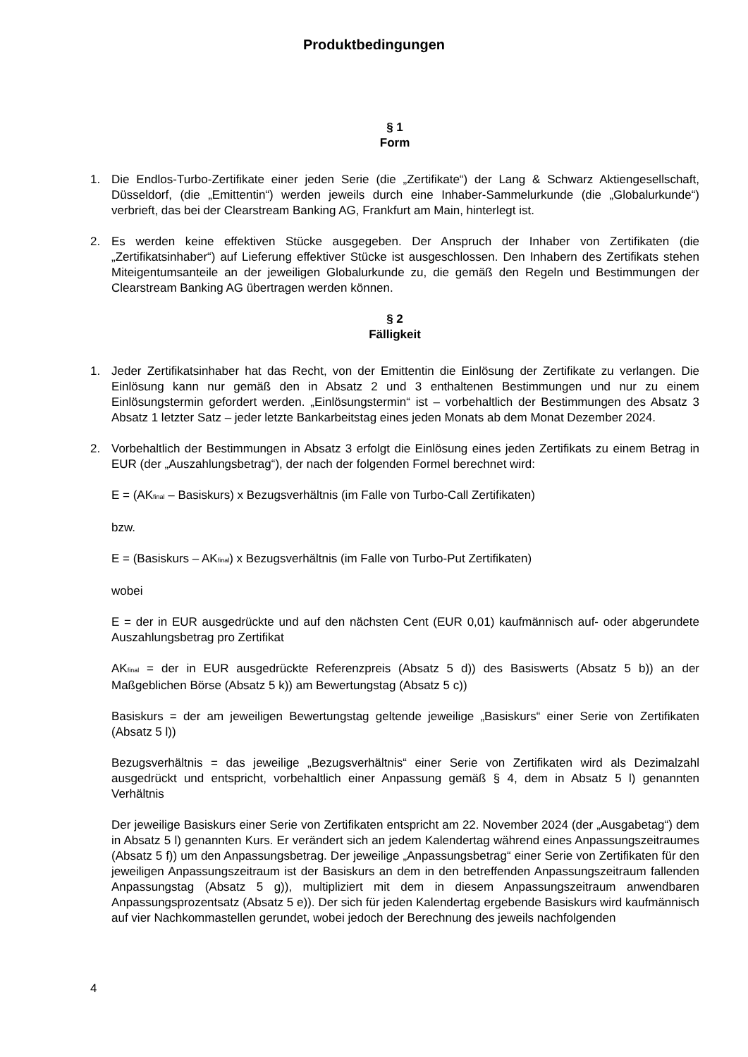Produktbedingungen
§ 1
Form
1. Die Endlos-Turbo-Zertifikate einer jeden Serie (die „Zertifikate“) der Lang & Schwarz Aktiengesellschaft, Düsseldorf, (die „Emittentin“) werden jeweils durch eine Inhaber-Sammelurkunde (die „Globalurkunde“) verbrieft, das bei der Clearstream Banking AG, Frankfurt am Main, hinterlegt ist.
2. Es werden keine effektiven Stücke ausgegeben. Der Anspruch der Inhaber von Zertifikaten (die „Zertifikatsinhaber“) auf Lieferung effektiver Stücke ist ausgeschlossen. Den Inhabern des Zertifikats stehen Miteigentumsanteile an der jeweiligen Globalurkunde zu, die gemäß den Regeln und Bestimmungen der Clearstream Banking AG übertragen werden können.
§ 2
Fälligkeit
1. Jeder Zertifikatsinhaber hat das Recht, von der Emittentin die Einlösung der Zertifikate zu verlangen. Die Einlösung kann nur gemäß den in Absatz 2 und 3 enthaltenen Bestimmungen und nur zu einem Einlösungstermin gefordert werden. „Einlösungstermin“ ist – vorbehaltlich der Bestimmungen des Absatz 3 Absatz 1 letzter Satz – jeder letzte Bankarbeitstag eines jeden Monats ab dem Monat Dezember 2024.
2. Vorbehaltlich der Bestimmungen in Absatz 3 erfolgt die Einlösung eines jeden Zertifikats zu einem Betrag in EUR (der „Auszahlungsbetrag“), der nach der folgenden Formel berechnet wird:
E = (AK<sub>final</sub> – Basiskurs) x Bezugsverhältnis (im Falle von Turbo-Call Zertifikaten)
bzw.
E = (Basiskurs – AK<sub>final</sub>) x Bezugsverhältnis (im Falle von Turbo-Put Zertifikaten)
wobei
E = der in EUR ausgedrückte und auf den nächsten Cent (EUR 0,01) kaufmännisch auf- oder abgerundete Auszahlungsbetrag pro Zertifikat
AK<sub>final</sub> = der in EUR ausgedrückte Referenzpreis (Absatz 5 d)) des Basiswerts (Absatz 5 b)) an der Maßgeblichen Börse (Absatz 5 k)) am Bewertungstag (Absatz 5 c))
Basiskurs = der am jeweiligen Bewertungstag geltende jeweilige „Basiskurs“ einer Serie von Zertifikaten (Absatz 5 l))
Bezugsverhältnis = das jeweilige „Bezugsverhältnis“ einer Serie von Zertifikaten wird als Dezimalzahl ausgedrückt und entspricht, vorbehaltlich einer Anpassung gemäß § 4, dem in Absatz 5 l) genannten Verhältnis
Der jeweilige Basiskurs einer Serie von Zertifikaten entspricht am 22. November 2024 (der „Ausgabetag“) dem in Absatz 5 l) genannten Kurs. Er verändert sich an jedem Kalendertag während eines Anpassungszeitraumes (Absatz 5 f)) um den Anpassungsbetrag. Der jeweilige „Anpassungsbetrag“ einer Serie von Zertifikaten für den jeweiligen Anpassungszeitraum ist der Basiskurs an dem in den betreffenden Anpassungszeitraum fallenden Anpassungstag (Absatz 5 g)), multipliziert mit dem in diesem Anpassungszeitraum anwendbaren Anpassungsprozentsatz (Absatz 5 e)). Der sich für jeden Kalendertag ergebende Basiskurs wird kaufmännisch auf vier Nachkommastellen gerundet, wobei jedoch der Berechnung des jeweils nachfolgenden
4